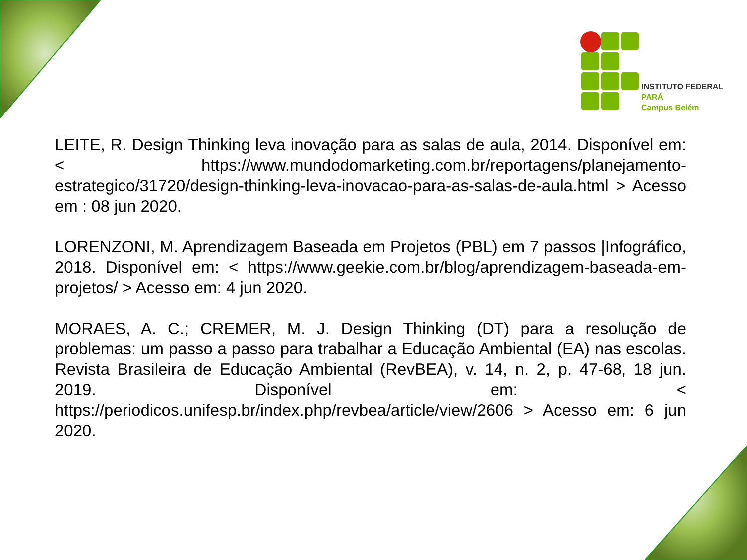INSTITUTO FEDERAL
PARÁ
Campus Belém
LEITE, R. Design Thinking leva inovação para as salas de aula, 2014. Disponível em: < https://www.mundodomarketing.com.br/reportagens/planejamento-estrategico/31720/design-thinking-leva-inovacao-para-as-salas-de-aula.html > Acesso em : 08 jun 2020.
LORENZONI, M. Aprendizagem Baseada em Projetos (PBL) em 7 passos |Infográfico, 2018. Disponível em: < https://www.geekie.com.br/blog/aprendizagem-baseada-em-projetos/ > Acesso em: 4 jun 2020.
MORAES, A. C.; CREMER, M. J. Design Thinking (DT) para a resolução de problemas: um passo a passo para trabalhar a Educação Ambiental (EA) nas escolas. Revista Brasileira de Educação Ambiental (RevBEA), v. 14, n. 2, p. 47-68, 18 jun. 2019. Disponível em: < https://periodicos.unifesp.br/index.php/revbea/article/view/2606 > Acesso em: 6 jun 2020.